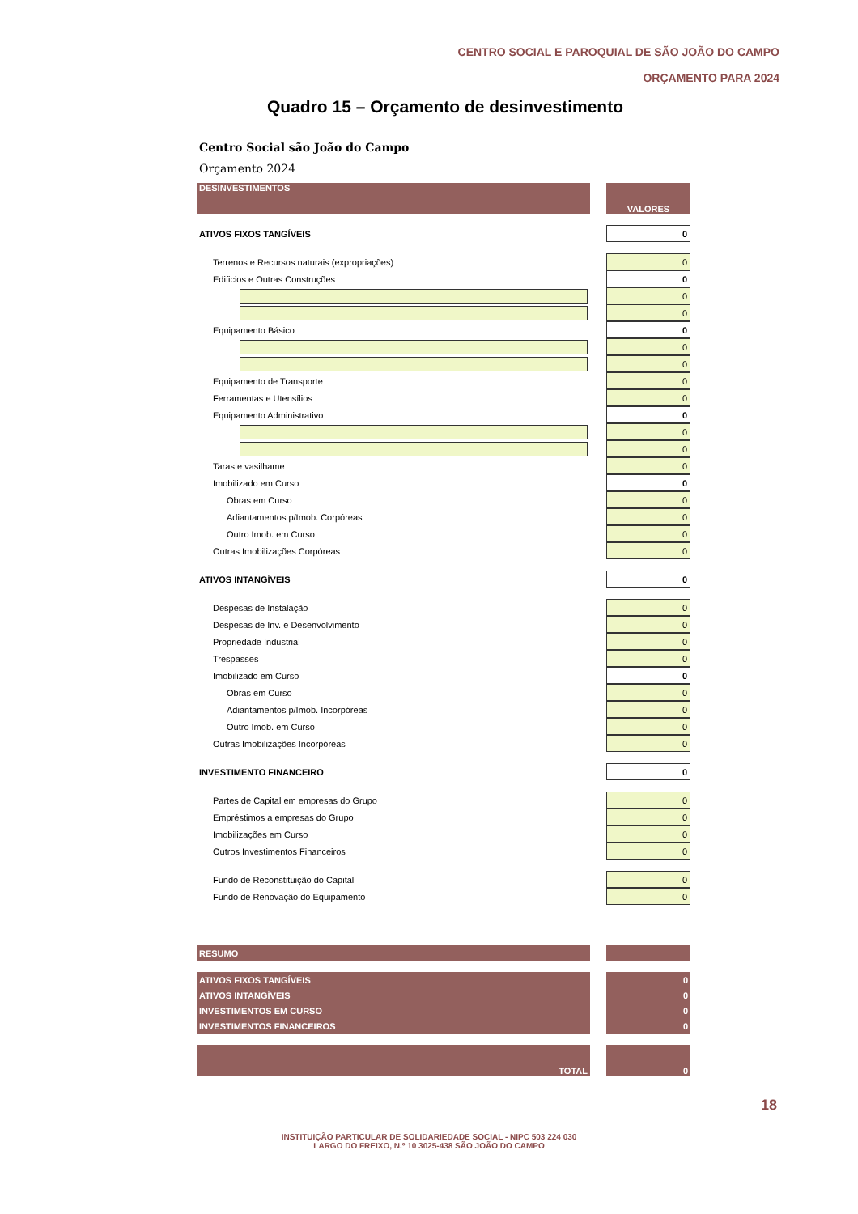CENTRO SOCIAL E PAROQUIAL DE SÃO JOÃO DO CAMPO
ORÇAMENTO PARA 2024
Quadro 15 – Orçamento de desinvestimento
Centro Social são João do Campo
Orçamento 2024
| DESINVESTIMENTOS | | VALORES |
| ATIVOS FIXOS TANGÍVEIS | | 0 |
| Terrenos e Recursos naturais (expropriações) | | 0 |
| Edificios e Outras Construções | | 0 |
| | | 0 |
| | | 0 |
| Equipamento Básico | | 0 |
| | | 0 |
| | | 0 |
| Equipamento de Transporte | | 0 |
| Ferramentas e Utensílios | | 0 |
| Equipamento Administrativo | | 0 |
| | | 0 |
| | | 0 |
| Taras e vasilhame | | 0 |
| Imobilizado em Curso | | 0 |
| Obras em Curso | | 0 |
| Adiantamentos p/Imob. Corpóreas | | 0 |
| Outro Imob. em Curso | | 0 |
| Outras Imobilizações Corpóreas | | 0 |
| ATIVOS INTANGÍVEIS | | 0 |
| Despesas de Instalação | | 0 |
| Despesas de Inv. e Desenvolvimento | | 0 |
| Propriedade Industrial | | 0 |
| Trespasses | | 0 |
| Imobilizado em Curso | | 0 |
| Obras em Curso | | 0 |
| Adiantamentos p/Imob. Incorpóreas | | 0 |
| Outro Imob. em Curso | | 0 |
| Outras Imobilizações Incorpóreas | | 0 |
| INVESTIMENTO FINANCEIRO | | 0 |
| Partes de Capital em empresas do Grupo | | 0 |
| Empréstimos a empresas do Grupo | | 0 |
| Imobilizações em Curso | | 0 |
| Outros Investimentos Financeiros | | 0 |
| Fundo de Reconstituição do Capital | | 0 |
| Fundo de Renovação do Equipamento | | 0 |
| RESUMO | | |
| ATIVOS FIXOS TANGÍVEIS | | 0 |
| ATIVOS INTANGÍVEIS | | 0 |
| INVESTIMENTOS EM CURSO | | 0 |
| INVESTIMENTOS FINANCEIROS | | 0 |
| TOTAL | | 0 |
18
INSTITUIÇÃO PARTICULAR DE SOLIDARIEDADE SOCIAL - NIPC 503 224 030
LARGO DO FREIXO, N.º 10 3025-438 SÃO JOÃO DO CAMPO